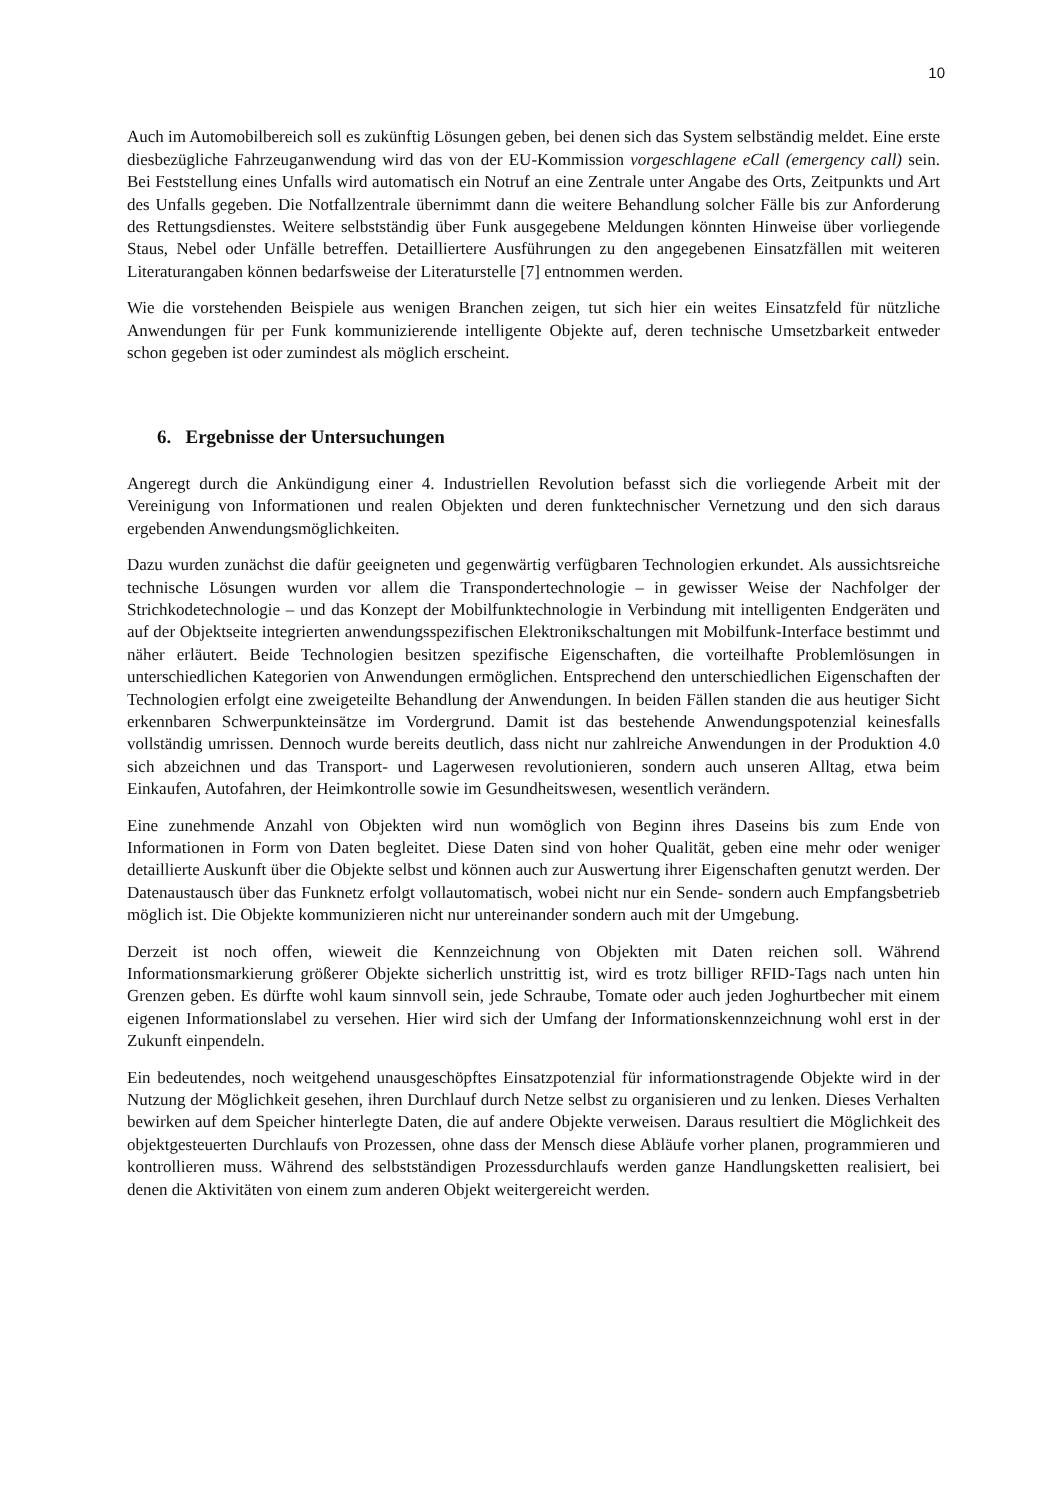10
Auch im Automobilbereich soll es zukünftig Lösungen geben, bei denen sich das System selbständig meldet. Eine erste diesbezügliche Fahrzeuganwendung wird das von der EU-Kommission vorgeschlagene eCall (emergency call) sein. Bei Feststellung eines Unfalls wird automatisch ein Notruf an eine Zentrale unter Angabe des Orts, Zeitpunkts und Art des Unfalls gegeben. Die Notfallzentrale übernimmt dann die weitere Behandlung solcher Fälle bis zur Anforderung des Rettungsdienstes. Weitere selbstständig über Funk ausgegebene Meldungen könnten Hinweise über vorliegende Staus, Nebel oder Unfälle betreffen. Detailliertere Ausführungen zu den angegebenen Einsatzfällen mit weiteren Literaturangaben können bedarfsweise der Literaturstelle [7] entnommen werden.
Wie die vorstehenden Beispiele aus wenigen Branchen zeigen, tut sich hier ein weites Einsatzfeld für nützliche Anwendungen für per Funk kommunizierende intelligente Objekte auf, deren technische Umsetzbarkeit entweder schon gegeben ist oder zumindest als möglich erscheint.
6. Ergebnisse der Untersuchungen
Angeregt durch die Ankündigung einer 4. Industriellen Revolution befasst sich die vorliegende Arbeit mit der Vereinigung von Informationen und realen Objekten und deren funktechnischer Vernetzung und den sich daraus ergebenden Anwendungsmöglichkeiten.
Dazu wurden zunächst die dafür geeigneten und gegenwärtig verfügbaren Technologien erkundet. Als aussichtsreiche technische Lösungen wurden vor allem die Transpondertechnologie – in gewisser Weise der Nachfolger der Strichkodetechnologie – und das Konzept der Mobilfunktechnologie in Verbindung mit intelligenten Endgeräten und auf der Objektseite integrierten anwendungsspezifischen Elektronikschaltungen mit Mobilfunk-Interface bestimmt und näher erläutert. Beide Technologien besitzen spezifische Eigenschaften, die vorteilhafte Problemlösungen in unterschiedlichen Kategorien von Anwendungen ermöglichen. Entsprechend den unterschiedlichen Eigenschaften der Technologien erfolgt eine zweigeteilte Behandlung der Anwendungen. In beiden Fällen standen die aus heutiger Sicht erkennbaren Schwerpunkteinsätze im Vordergrund. Damit ist das bestehende Anwendungspotenzial keinesfalls vollständig umrissen. Dennoch wurde bereits deutlich, dass nicht nur zahlreiche Anwendungen in der Produktion 4.0 sich abzeichnen und das Transport- und Lagerwesen revolutionieren, sondern auch unseren Alltag, etwa beim Einkaufen, Autofahren, der Heimkontrolle sowie im Gesundheitswesen, wesentlich verändern.
Eine zunehmende Anzahl von Objekten wird nun womöglich von Beginn ihres Daseins bis zum Ende von Informationen in Form von Daten begleitet. Diese Daten sind von hoher Qualität, geben eine mehr oder weniger detaillierte Auskunft über die Objekte selbst und können auch zur Auswertung ihrer Eigenschaften genutzt werden. Der Datenaustausch über das Funknetz erfolgt vollautomatisch, wobei nicht nur ein Sende- sondern auch Empfangsbetrieb möglich ist. Die Objekte kommunizieren nicht nur untereinander sondern auch mit der Umgebung.
Derzeit ist noch offen, wieweit die Kennzeichnung von Objekten mit Daten reichen soll. Während Informationsmarkierung größerer Objekte sicherlich unstrittig ist, wird es trotz billiger RFID-Tags nach unten hin Grenzen geben. Es dürfte wohl kaum sinnvoll sein, jede Schraube, Tomate oder auch jeden Joghurtbecher mit einem eigenen Informationslabel zu versehen. Hier wird sich der Umfang der Informationskennzeichnung wohl erst in der Zukunft einpendeln.
Ein bedeutendes, noch weitgehend unausgeschöpftes Einsatzpotenzial für informationstragende Objekte wird in der Nutzung der Möglichkeit gesehen, ihren Durchlauf durch Netze selbst zu organisieren und zu lenken. Dieses Verhalten bewirken auf dem Speicher hinterlegte Daten, die auf andere Objekte verweisen. Daraus resultiert die Möglichkeit des objektgesteuerten Durchlaufs von Prozessen, ohne dass der Mensch diese Abläufe vorher planen, programmieren und kontrollieren muss. Während des selbstständigen Prozessdurchlaufs werden ganze Handlungsketten realisiert, bei denen die Aktivitäten von einem zum anderen Objekt weitergereicht werden.